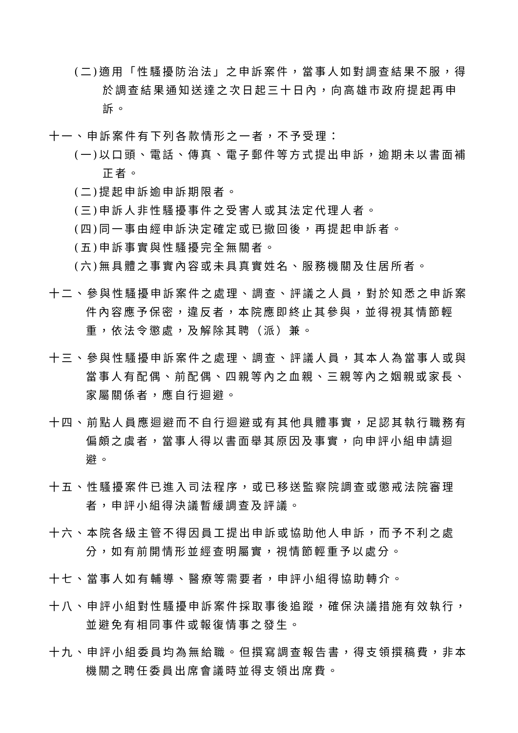(二)適用「性騷擾防治法」之申訴案件，當事人如對調查結果不服，得於調查結果通知送達之次日起三十日內，向高雄市政府提起再申訴。
十一、申訴案件有下列各款情形之一者，不予受理：
(一)以口頭、電話、傳真、電子郵件等方式提出申訴，逾期未以書面補正者。
(二)提起申訴逾申訴期限者。
(三)申訴人非性騷擾事件之受害人或其法定代理人者。
(四)同一事由經申訴決定確定或已撤回後，再提起申訴者。
(五)申訴事實與性騷擾完全無關者。
(六)無具體之事實內容或未具真實姓名、服務機關及住居所者。
十二、參與性騷擾申訴案件之處理、調查、評議之人員，對於知悉之申訴案件內容應予保密，違反者，本院應即終止其參與，並得視其情節輕重，依法令懲處，及解除其聘（派）兼。
十三、參與性騷擾申訴案件之處理、調查、評議人員，其本人為當事人或與當事人有配偶、前配偶、四親等內之血親、三親等內之姻親或家長、家屬關係者，應自行迴避。
十四、前點人員應迴避而不自行迴避或有其他具體事實，足認其執行職務有偏頗之虞者，當事人得以書面舉其原因及事實，向申評小組申請迴避。
十五、性騷擾案件已進入司法程序，或已移送監察院調查或懲戒法院審理者，申評小組得決議暫緩調查及評議。
十六、本院各級主管不得因員工提出申訴或協助他人申訴，而予不利之處分，如有前開情形並經查明屬實，視情節輕重予以處分。
十七、當事人如有輔導、醫療等需要者，申評小組得協助轉介。
十八、申評小組對性騷擾申訴案件採取事後追蹤，確保決議措施有效執行，並避免有相同事件或報復情事之發生。
十九、申評小組委員均為無給職。但撰寫調查報告書，得支領撰稿費，非本機關之聘任委員出席會議時並得支領出席費。